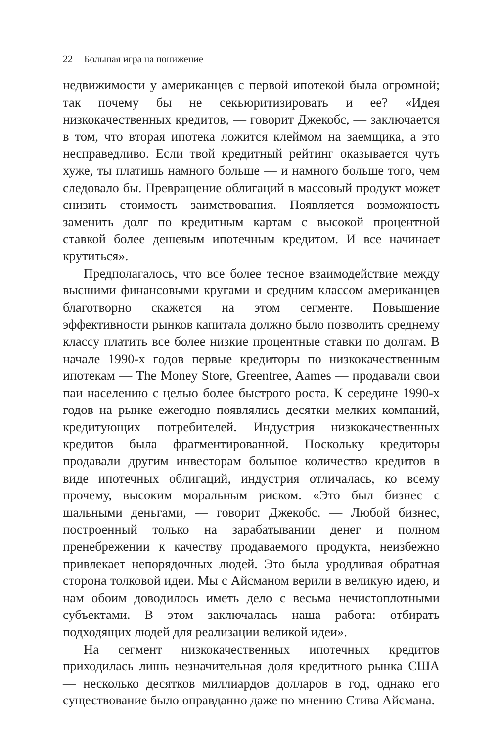22 Большая игра на понижение
недвижимости у американцев с первой ипотекой была огромной; так почему бы не секьюритизировать и ее? «Идея низкокачественных кредитов, — говорит Джекобс, — заключается в том, что вторая ипотека ложится клеймом на заемщика, а это несправедливо. Если твой кредитный рейтинг оказывается чуть хуже, ты платишь намного больше — и намного больше того, чем следовало бы. Превращение облигаций в массовый продукт может снизить стоимость заимствования. Появляется возможность заменить долг по кредитным картам с высокой процентной ставкой более дешевым ипотечным кредитом. И все начинает крутиться».
Предполагалось, что все более тесное взаимодействие между высшими финансовыми кругами и средним классом американцев благотворно скажется на этом сегменте. Повышение эффективности рынков капитала должно было позволить среднему классу платить все более низкие процентные ставки по долгам. В начале 1990-х годов первые кредиторы по низкокачественным ипотекам — The Money Store, Greentree, Aames — продавали свои паи населению с целью более быстрого роста. К середине 1990-х годов на рынке ежегодно появлялись десятки мелких компаний, кредитующих потребителей. Индустрия низкокачественных кредитов была фрагментированной. Поскольку кредиторы продавали другим инвесторам большое количество кредитов в виде ипотечных облигаций, индустрия отличалась, ко всему прочему, высоким моральным риском. «Это был бизнес с шальными деньгами, — говорит Джекобс. — Любой бизнес, построенный только на зарабатывании денег и полном пренебрежении к качеству продаваемого продукта, неизбежно привлекает непорядочных людей. Это была уродливая обратная сторона толковой идеи. Мы с Айсманом верили в великую идею, и нам обоим доводилось иметь дело с весьма нечистоплотными субъектами. В этом заключалась наша работа: отбирать подходящих людей для реализации великой идеи».
На сегмент низкокачественных ипотечных кредитов приходилась лишь незначительная доля кредитного рынка США — несколько десятков миллиардов долларов в год, однако его существование было оправданно даже по мнению Стива Айсмана.